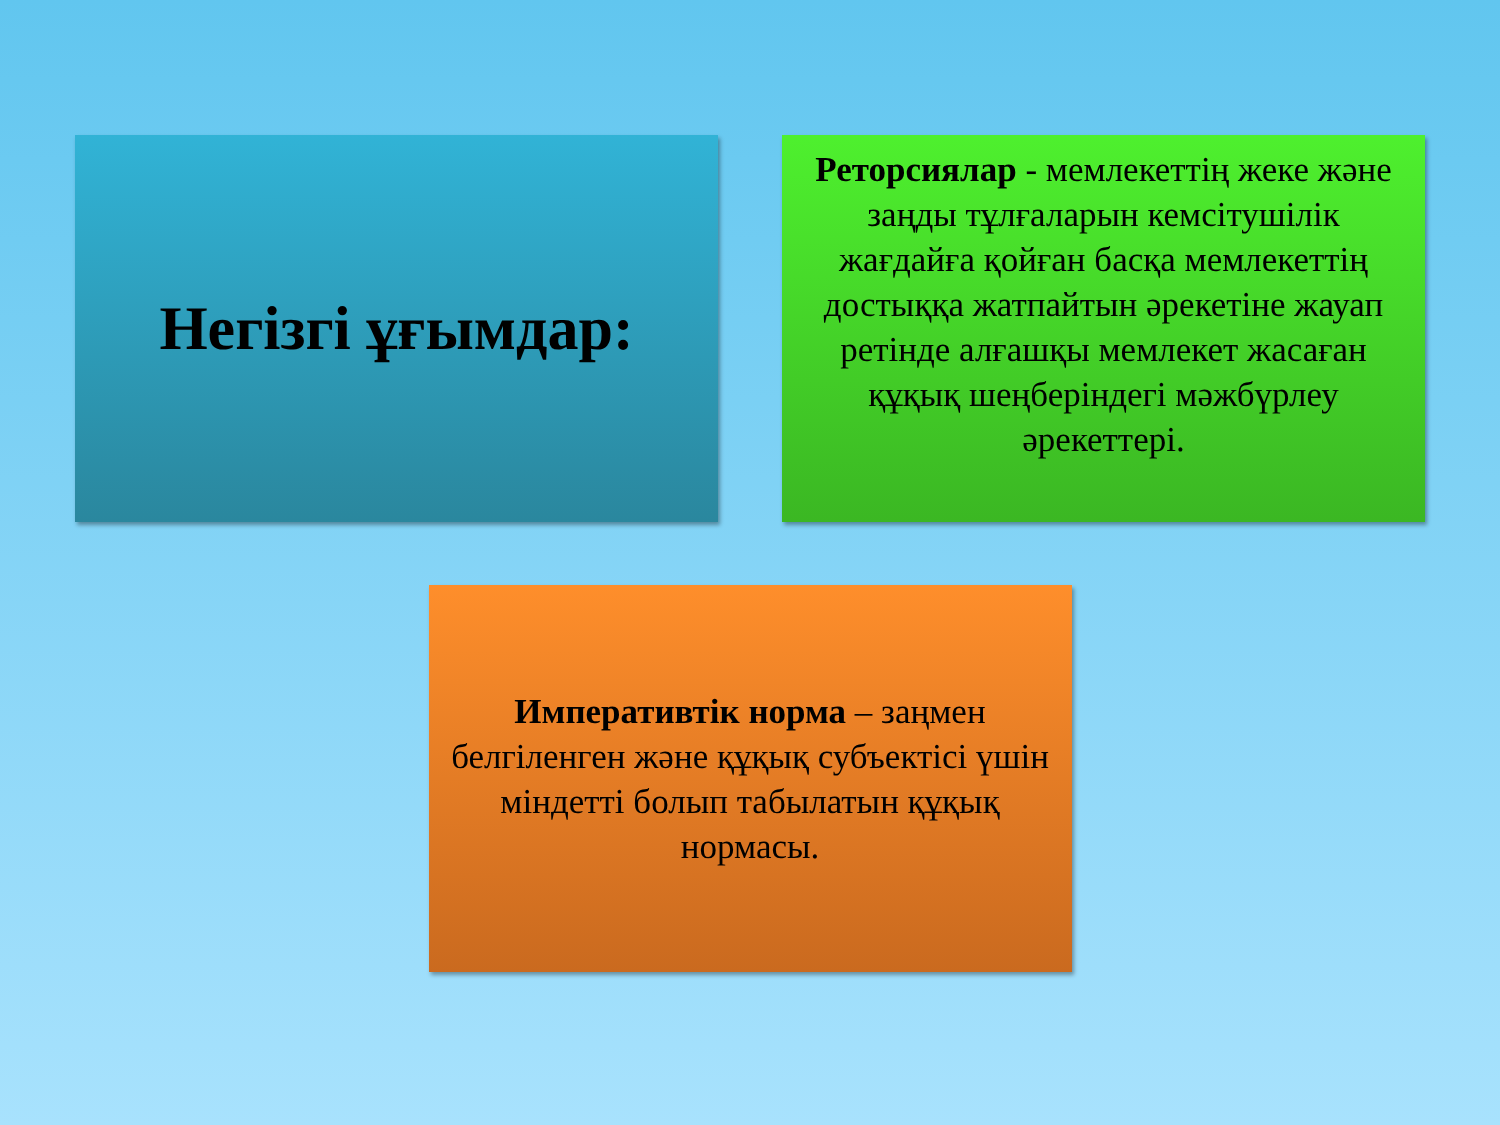Негізгі ұғымдар:
Реторсиялар - мемлекеттің жеке және заңды тұлғаларын кемсітушілік жағдайға қойған басқа мемлекеттің достыққа жатпайтын әрекетіне жауап ретінде алғашқы мемлекет жасаған құқық шеңберіндегі мәжбүрлеу әрекеттері.
Императивтік норма – заңмен белгіленген және құқық субъектісі үшін міндетті болып табылатын құқық нормасы.